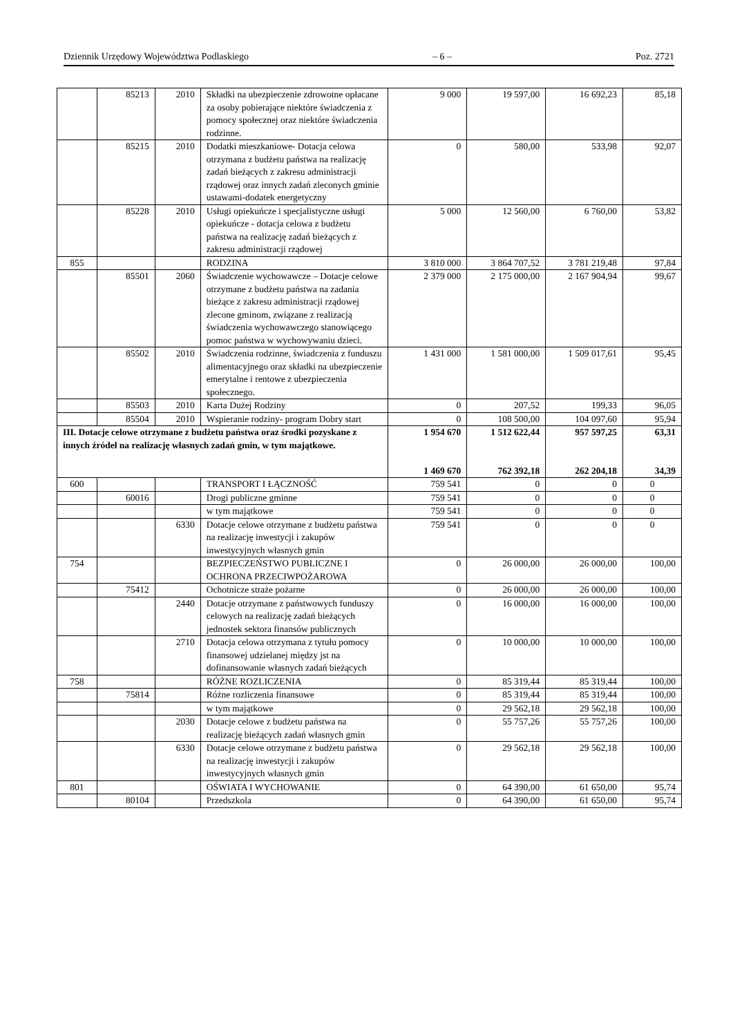Dziennik Urzędowy Województwa Podlaskiego – 6 – Poz. 2721
| | 85213 | 2010 | Składki na ubezpieczenie zdrowotne opłacane za osoby pobierające niektóre świadczenia z pomocy społecznej oraz niektóre świadczenia rodzinne. | 9 000 | 19 597,00 | 16 692,23 | 85,18 |
| | 85215 | 2010 | Dodatki mieszkaniowe- Dotacja celowa otrzymana z budżetu państwa na realizację zadań bieżących z zakresu administracji rządowej oraz innych zadań zleconych gminie ustawami-dodatek energetyczny | 0 | 580,00 | 533,98 | 92,07 |
| | 85228 | 2010 | Usługi opiekuńcze i specjalistyczne usługi opiekuńcze - dotacja celowa z budżetu państwa na realizację zadań bieżących z zakresu administracji rządowej | 5 000 | 12 560,00 | 6 760,00 | 53,82 |
| 855 | | | RODZINA | 3 810 000 | 3 864 707,52 | 3 781 219,48 | 97,84 |
| | 85501 | 2060 | Świadczenie wychowawcze – Dotacje celowe otrzymane z budżetu państwa na zadania bieżące z zakresu administracji rządowej zlecone gminom, związane z realizacją świadczenia wychowawczego stanowiącego pomoc państwa w wychowywaniu dzieci. | 2 379 000 | 2 175 000,00 | 2 167 904,94 | 99,67 |
| | 85502 | 2010 | Świadczenia rodzinne, świadczenia z funduszu alimentacyjnego oraz składki na ubezpieczenie emerytalne i rentowe z ubezpieczenia społecznego. | 1 431 000 | 1 581 000,00 | 1 509 017,61 | 95,45 |
| | 85503 | 2010 | Karta Dużej Rodziny | 0 | 207,52 | 199,33 | 96,05 |
| | 85504 | 2010 | Wspieranie rodziny- program Dobry start | 0 | 108 500,00 | 104 097,60 | 95,94 |
| III. Dotacje celowe otrzymane z budżetu państwa oraz środki pozyskane z innych źródeł na realizację własnych zadań gmin, w tym majątkowe. | | | | 1 954 670 1 469 670 | 1 512 622,44 762 392,18 | 957 597,25 262 204,18 | 63,31 34,39 |
| 600 | | | TRANSPORT I ŁĄCZNOŚĆ | 759 541 | 0 | 0 | 0 |
| | 60016 | | Drogi publiczne gminne | 759 541 | 0 | 0 | 0 |
| | | | w tym majątkowe | 759 541 | 0 | 0 | 0 |
| | | 6330 | Dotacje celowe otrzymane z budżetu państwa na realizację inwestycji i zakupów inwestycyjnych własnych gmin | 759 541 | 0 | 0 | 0 |
| 754 | | | BEZPIECZEŃSTWO PUBLICZNE I OCHRONA PRZECIWPOŻAROWA | 0 | 26 000,00 | 26 000,00 | 100,00 |
| | 75412 | | Ochotnicze straże pożarne | 0 | 26 000,00 | 26 000,00 | 100,00 |
| | | 2440 | Dotacje otrzymane z państwowych funduszy celowych na realizację zadań bieżących jednostek sektora finansów publicznych | 0 | 16 000,00 | 16 000,00 | 100,00 |
| | | 2710 | Dotacja celowa otrzymana z tytułu pomocy finansowej udzielanej między jst na dofinansowanie własnych zadań bieżących | 0 | 10 000,00 | 10 000,00 | 100,00 |
| 758 | | | RÓŻNE ROZLICZENIA | 0 | 85 319,44 | 85 319,44 | 100,00 |
| | 75814 | | Różne rozliczenia finansowe | 0 | 85 319,44 | 85 319,44 | 100,00 |
| | | | w tym majątkowe | 0 | 29 562,18 | 29 562,18 | 100,00 |
| | | 2030 | Dotacje celowe z budżetu państwa na realizację bieżących zadań własnych gmin | 0 | 55 757,26 | 55 757,26 | 100,00 |
| | | 6330 | Dotacje celowe otrzymane z budżetu państwa na realizację inwestycji i zakupów inwestycyjnych własnych gmin | 0 | 29 562,18 | 29 562,18 | 100,00 |
| 801 | | | OŚWIATA I WYCHOWANIE | 0 | 64 390,00 | 61 650,00 | 95,74 |
| | 80104 | | Przedszkola | 0 | 64 390,00 | 61 650,00 | 95,74 |